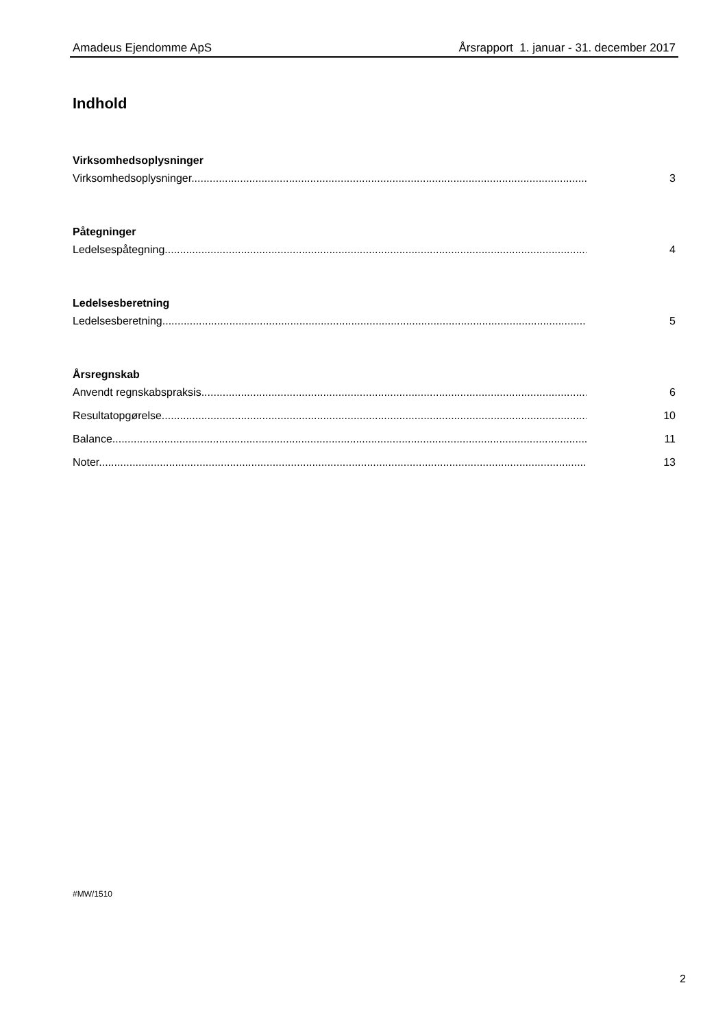Amadeus Ejendomme ApS Årsrapport 1. januar - 31. december 2017
Indhold
Virksomhedsoplysninger
Virksomhedsoplysninger..................................................................................................................................... 3
Påtegninger
Ledelsespåtegning............................................................................................................................................. 4
Ledelsesberetning
Ledelsesberetning............................................................................................................................................. 5
Årsregnskab
Anvendt regnskabspraksis................................................................................................................................. 6
Resultatopgørelse.............................................................................................................................................. 10
Balance.............................................................................................................................................................. 11
Noter................................................................................................................................................................. 13
#MW/1510
2